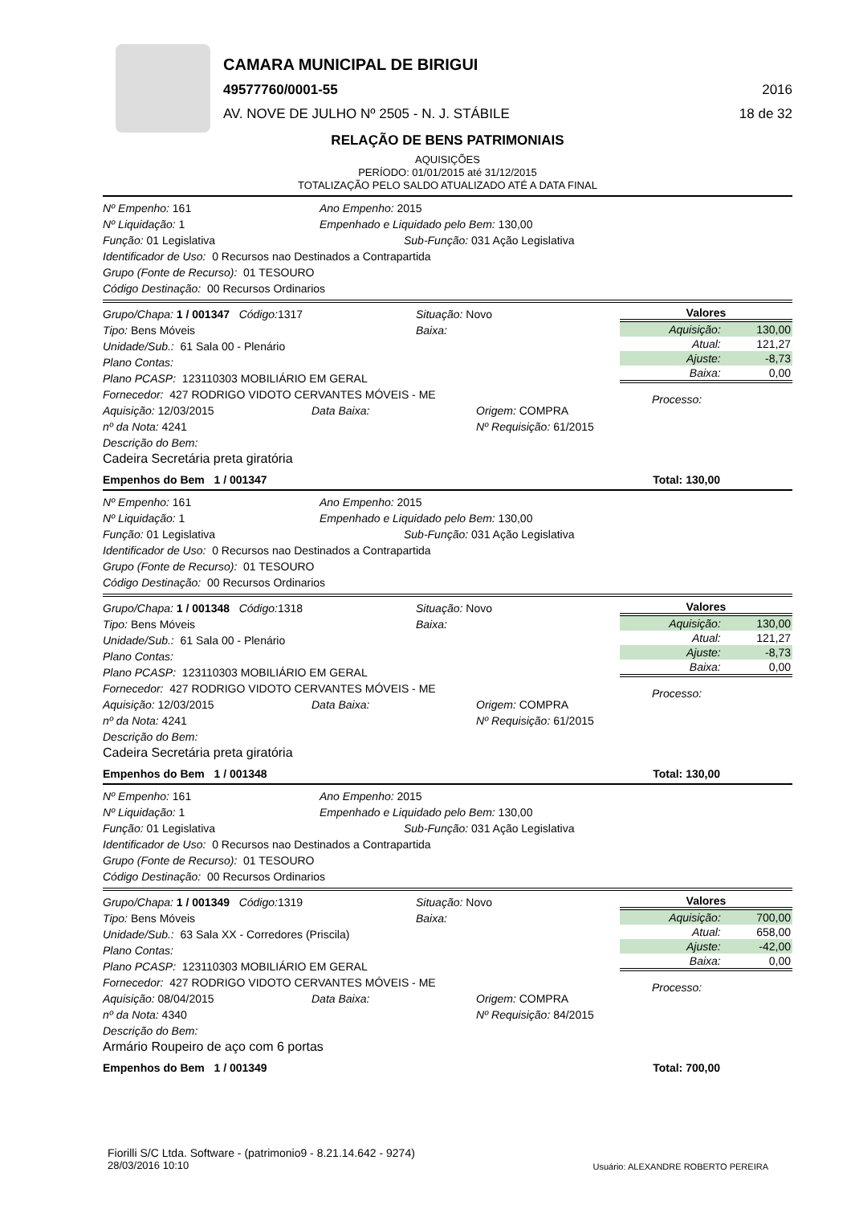CAMARA MUNICIPAL DE BIRIGUI
49577760/0001-55 2016
AV. NOVE DE JULHO Nº 2505 - N. J. STÁBILE 18 de 32
RELAÇÃO DE BENS PATRIMONIAIS
AQUISIÇÕES
PERÍODO: 01/01/2015 até 31/12/2015
TOTALIZAÇÃO PELO SALDO ATUALIZADO ATÉ A DATA FINAL
Nº Empenho: 161 Ano Empenho: 2015
Nº Liquidação: 1 Empenhado e Liquidado pelo Bem: 130,00
Função: 01 Legislativa Sub-Função: 031 Ação Legislativa
Identificador de Uso: 0 Recursos nao Destinados a Contrapartida
Grupo (Fonte de Recurso): 01 TESOURO
Código Destinação: 00 Recursos Ordinarios
Grupo/Chapa: 1 / 001347 Código: 1317 Situação: Novo
Tipo: Bens Móveis Baixa:
Unidade/Sub.: 61 Sala 00 - Plenário
Plano Contas:
Plano PCASP: 123110303 MOBILIÁRIO EM GERAL
Fornecedor: 427 RODRIGO VIDOTO CERVANTES MÓVEIS - ME
Aquisição: 12/03/2015 Data Baixa: Origem: COMPRA
nº da Nota: 4241 Nº Requisição: 61/2015
Descrição do Bem:
Cadeira Secretária preta giratória
Valores
| Aquisição: | 130,00 |
| Atual: | 121,27 |
| Ajuste: | -8,73 |
| Baixa: | 0,00 |
Processo:
Empenhos do Bem 1 / 001347 Total: 130,00
Nº Empenho: 161 Ano Empenho: 2015
Nº Liquidação: 1 Empenhado e Liquidado pelo Bem: 130,00
Função: 01 Legislativa Sub-Função: 031 Ação Legislativa
Identificador de Uso: 0 Recursos nao Destinados a Contrapartida
Grupo (Fonte de Recurso): 01 TESOURO
Código Destinação: 00 Recursos Ordinarios
Grupo/Chapa: 1 / 001348 Código: 1318 Situação: Novo
Tipo: Bens Móveis Baixa:
Unidade/Sub.: 61 Sala 00 - Plenário
Plano Contas:
Plano PCASP: 123110303 MOBILIÁRIO EM GERAL
Fornecedor: 427 RODRIGO VIDOTO CERVANTES MÓVEIS - ME
Aquisição: 12/03/2015 Data Baixa: Origem: COMPRA
nº da Nota: 4241 Nº Requisição: 61/2015
Descrição do Bem:
Cadeira Secretária preta giratória
Valores
| Aquisição: | 130,00 |
| Atual: | 121,27 |
| Ajuste: | -8,73 |
| Baixa: | 0,00 |
Processo:
Empenhos do Bem 1 / 001348 Total: 130,00
Nº Empenho: 161 Ano Empenho: 2015
Nº Liquidação: 1 Empenhado e Liquidado pelo Bem: 130,00
Função: 01 Legislativa Sub-Função: 031 Ação Legislativa
Identificador de Uso: 0 Recursos nao Destinados a Contrapartida
Grupo (Fonte de Recurso): 01 TESOURO
Código Destinação: 00 Recursos Ordinarios
Grupo/Chapa: 1 / 001349 Código: 1319 Situação: Novo
Tipo: Bens Móveis Baixa:
Unidade/Sub.: 63 Sala XX - Corredores (Priscila)
Plano Contas:
Plano PCASP: 123110303 MOBILIÁRIO EM GERAL
Fornecedor: 427 RODRIGO VIDOTO CERVANTES MÓVEIS - ME
Aquisição: 08/04/2015 Data Baixa: Origem: COMPRA
nº da Nota: 4340 Nº Requisição: 84/2015
Descrição do Bem:
Armário Roupeiro de aço com 6 portas
Valores
| Aquisição: | 700,00 |
| Atual: | 658,00 |
| Ajuste: | -42,00 |
| Baixa: | 0,00 |
Processo:
Empenhos do Bem 1 / 001349 Total: 700,00
Fiorilli S/C Ltda. Software - (patrimonio9 - 8.21.14.642 - 9274)
28/03/2016 10:10
Usuário: ALEXANDRE ROBERTO PEREIRA